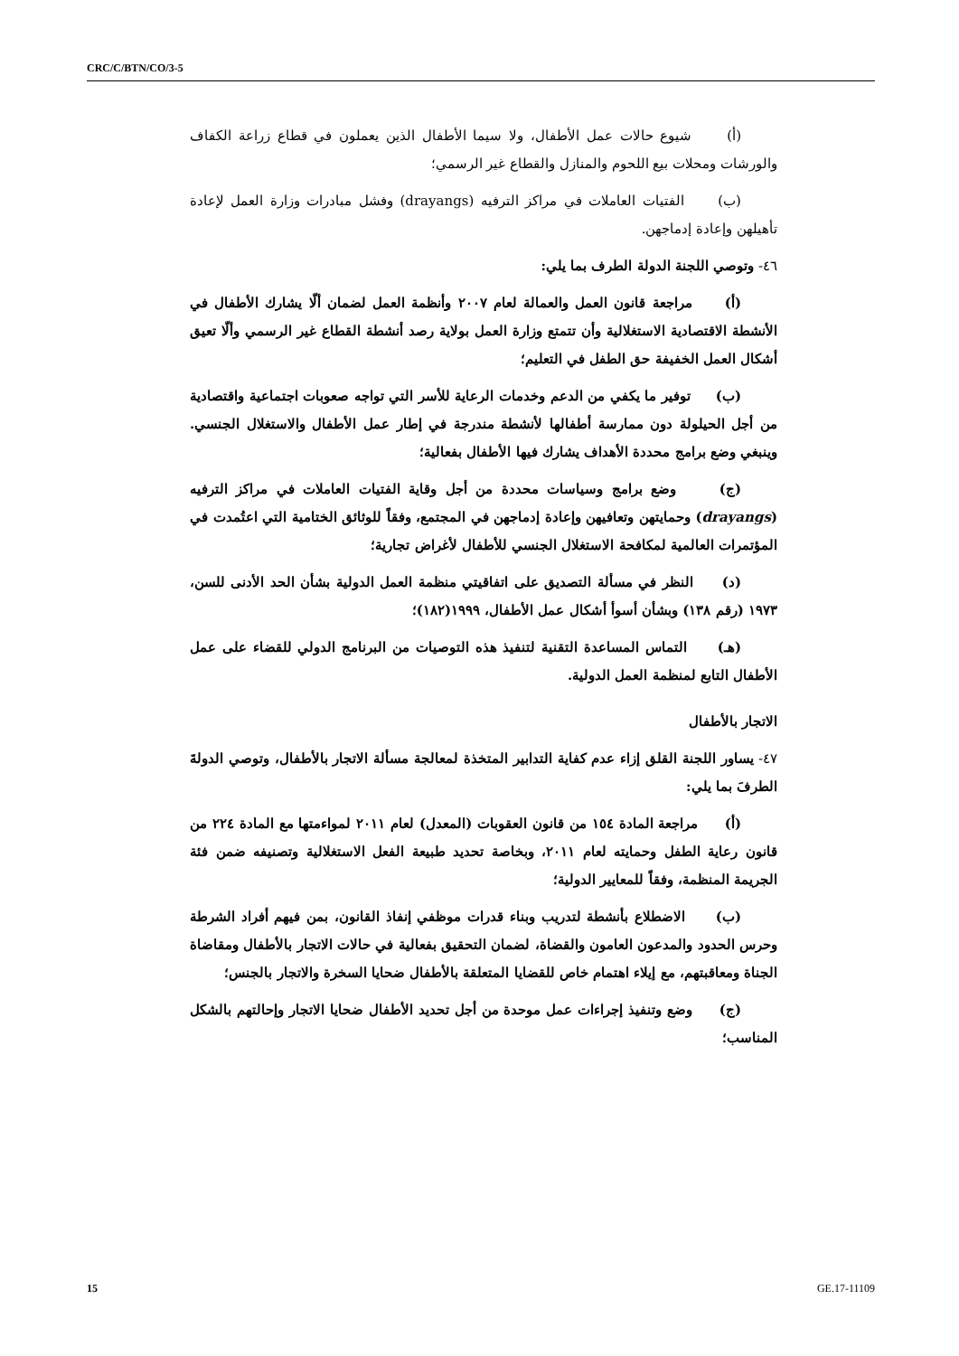CRC/C/BTN/CO/3-5
(أ) شيوع حالات عمل الأطفال، ولا سيما الأطفال الذين يعملون في قطاع زراعة الكفاف والورشات ومحلات بيع اللحوم والمنازل والقطاع غير الرسمي؛
(ب) الفتيات العاملات في مراكز الترفيه (drayangs) وفشل مبادرات وزارة العمل لإعادة تأهيلهن وإعادة إدماجهن.
٤٦- وتوصي اللجنة الدولة الطرف بما يلي:
(أ) مراجعة قانون العمل والعمالة لعام ٢٠٠٧ وأنظمة العمل لضمان ألّا يشارك الأطفال في الأنشطة الاقتصادية الاستغلالية وأن تتمتع وزارة العمل بولاية رصد أنشطة القطاع غير الرسمي وألّا تعيق أشكال العمل الخفيفة حق الطفل في التعليم؛
(ب) توفير ما يكفي من الدعم وخدمات الرعاية للأسر التي تواجه صعوبات اجتماعية واقتصادية من أجل الحيلولة دون ممارسة أطفالها لأنشطة مندرجة في إطار عمل الأطفال والاستغلال الجنسي. وينبغي وضع برامج محددة الأهداف يشارك فيها الأطفال بفعالية؛
(ج) وضع برامج وسياسات محددة من أجل وقاية الفتيات العاملات في مراكز الترفيه (drayangs) وحمايتهن وتعافيهن وإعادة إدماجهن في المجتمع، وفقاً للوثائق الختامية التي اعتُمدت في المؤتمرات العالمية لمكافحة الاستغلال الجنسي للأطفال لأغراض تجارية؛
(د) النظر في مسألة التصديق على اتفاقيتي منظمة العمل الدولية بشأن الحد الأدنى للسن، ١٩٧٣ (رقم ١٣٨) وبشأن أسوأ أشكال عمل الأطفال، ١٩٩٩(١٨٢)؛
(هـ) التماس المساعدة التقنية لتنفيذ هذه التوصيات من البرنامج الدولي للقضاء على عمل الأطفال التابع لمنظمة العمل الدولية.
الاتجار بالأطفال
٤٧- يساور اللجنة القلق إزاء عدم كفاية التدابير المتخذة لمعالجة مسألة الاتجار بالأطفال، وتوصي الدولةَ الطرفَ بما يلي:
(أ) مراجعة المادة ١٥٤ من قانون العقوبات (المعدل) لعام ٢٠١١ لمواءمتها مع المادة ٢٢٤ من قانون رعاية الطفل وحمايته لعام ٢٠١١، وبخاصة تحديد طبيعة الفعل الاستغلالية وتصنيفه ضمن فئة الجريمة المنظمة، وفقاً للمعايير الدولية؛
(ب) الاضطلاع بأنشطة لتدريب وبناء قدرات موظفي إنفاذ القانون، بمن فيهم أفراد الشرطة وحرس الحدود والمدعون العامون والقضاة، لضمان التحقيق بفعالية في حالات الاتجار بالأطفال ومقاضاة الجناة ومعاقبتهم، مع إيلاء اهتمام خاص للقضايا المتعلقة بالأطفال ضحايا السخرة والاتجار بالجنس؛
(ج) وضع وتنفيذ إجراءات عمل موحدة من أجل تحديد الأطفال ضحايا الاتجار وإحالتهم بالشكل المناسب؛
15 GE.17-11109